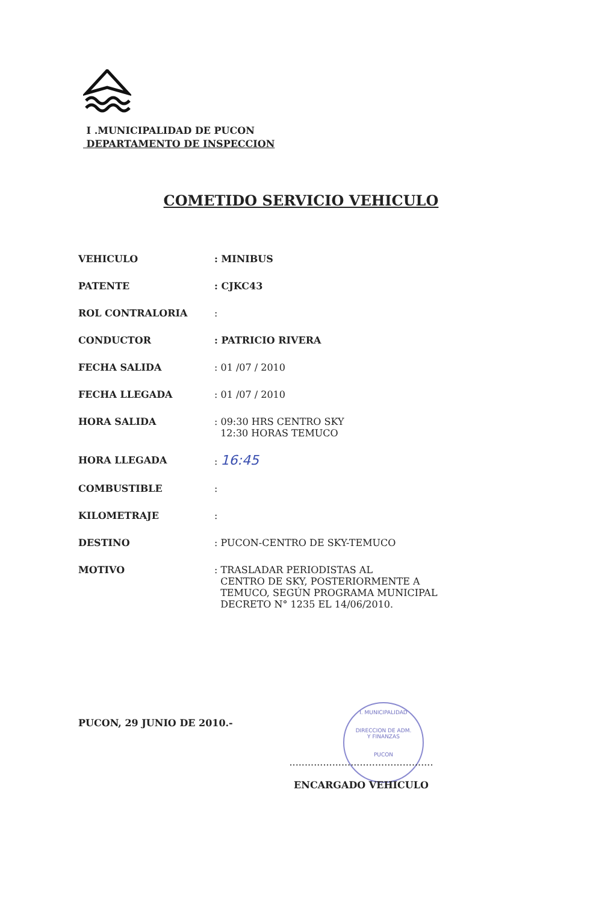I .MUNICIPALIDAD DE PUCON
DEPARTAMENTO DE INSPECCION
COMETIDO SERVICIO VEHICULO
VEHICULO : MINIBUS
PATENTE : CJKC43
ROL CONTRALORIA :
CONDUCTOR : PATRICIO RIVERA
FECHA SALIDA : 01 /07 / 2010
FECHA LLEGADA : 01 /07 / 2010
HORA SALIDA : 09:30 HRS CENTRO SKY
12:30 HORAS TEMUCO
HORA LLEGADA : 16:45
COMBUSTIBLE :
KILOMETRAJE :
DESTINO : PUCON-CENTRO DE SKY-TEMUCO
MOTIVO : TRASLADAR PERIODISTAS AL
CENTRO DE SKY, POSTERIORMENTE A
TEMUCO, SEGÚN PROGRAMA MUNICIPAL
DECRETO N° 1235 EL 14/06/2010.
PUCON, 29 JUNIO DE 2010.-
I. MUNICIPALIDAD
DIRECCION DE ADM.
Y FINANZAS
PUCON
...............................................
ENCARGADO VEHICULO